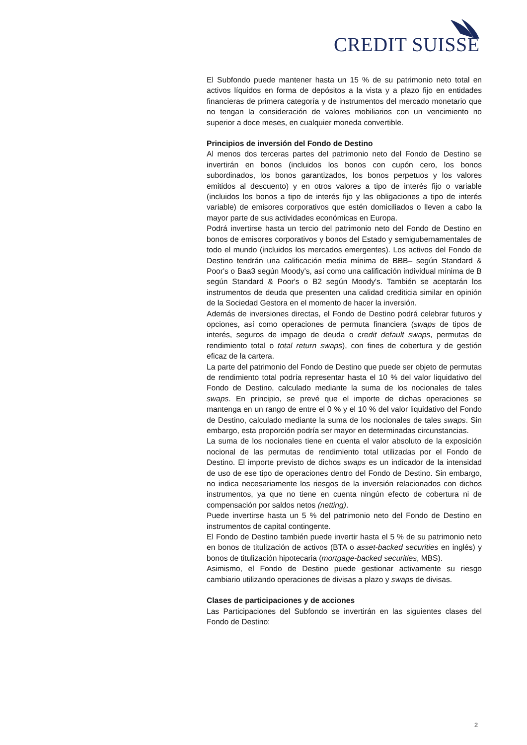CREDIT SUISSE
El Subfondo puede mantener hasta un 15 % de su patrimonio neto total en activos líquidos en forma de depósitos a la vista y a plazo fijo en entidades financieras de primera categoría y de instrumentos del mercado monetario que no tengan la consideración de valores mobiliarios con un vencimiento no superior a doce meses, en cualquier moneda convertible.
Principios de inversión del Fondo de Destino
Al menos dos terceras partes del patrimonio neto del Fondo de Destino se invertirán en bonos (incluidos los bonos con cupón cero, los bonos subordinados, los bonos garantizados, los bonos perpetuos y los valores emitidos al descuento) y en otros valores a tipo de interés fijo o variable (incluidos los bonos a tipo de interés fijo y las obligaciones a tipo de interés variable) de emisores corporativos que estén domiciliados o lleven a cabo la mayor parte de sus actividades económicas en Europa.
Podrá invertirse hasta un tercio del patrimonio neto del Fondo de Destino en bonos de emisores corporativos y bonos del Estado y semigubernamentales de todo el mundo (incluidos los mercados emergentes). Los activos del Fondo de Destino tendrán una calificación media mínima de BBB– según Standard & Poor's o Baa3 según Moody's, así como una calificación individual mínima de B según Standard & Poor's o B2 según Moody's. También se aceptarán los instrumentos de deuda que presenten una calidad crediticia similar en opinión de la Sociedad Gestora en el momento de hacer la inversión.
Además de inversiones directas, el Fondo de Destino podrá celebrar futuros y opciones, así como operaciones de permuta financiera (swaps de tipos de interés, seguros de impago de deuda o credit default swaps, permutas de rendimiento total o total return swaps), con fines de cobertura y de gestión eficaz de la cartera.
La parte del patrimonio del Fondo de Destino que puede ser objeto de permutas de rendimiento total podría representar hasta el 10 % del valor liquidativo del Fondo de Destino, calculado mediante la suma de los nocionales de tales swaps. En principio, se prevé que el importe de dichas operaciones se mantenga en un rango de entre el 0 % y el 10 % del valor liquidativo del Fondo de Destino, calculado mediante la suma de los nocionales de tales swaps. Sin embargo, esta proporción podría ser mayor en determinadas circunstancias.
La suma de los nocionales tiene en cuenta el valor absoluto de la exposición nocional de las permutas de rendimiento total utilizadas por el Fondo de Destino. El importe previsto de dichos swaps es un indicador de la intensidad de uso de ese tipo de operaciones dentro del Fondo de Destino. Sin embargo, no indica necesariamente los riesgos de la inversión relacionados con dichos instrumentos, ya que no tiene en cuenta ningún efecto de cobertura ni de compensación por saldos netos (netting).
Puede invertirse hasta un 5 % del patrimonio neto del Fondo de Destino en instrumentos de capital contingente.
El Fondo de Destino también puede invertir hasta el 5 % de su patrimonio neto en bonos de titulización de activos (BTA o asset-backed securities en inglés) y bonos de titulización hipotecaria (mortgage-backed securities, MBS).
Asimismo, el Fondo de Destino puede gestionar activamente su riesgo cambiario utilizando operaciones de divisas a plazo y swaps de divisas.
Clases de participaciones y de acciones
Las Participaciones del Subfondo se invertirán en las siguientes clases del Fondo de Destino:
2